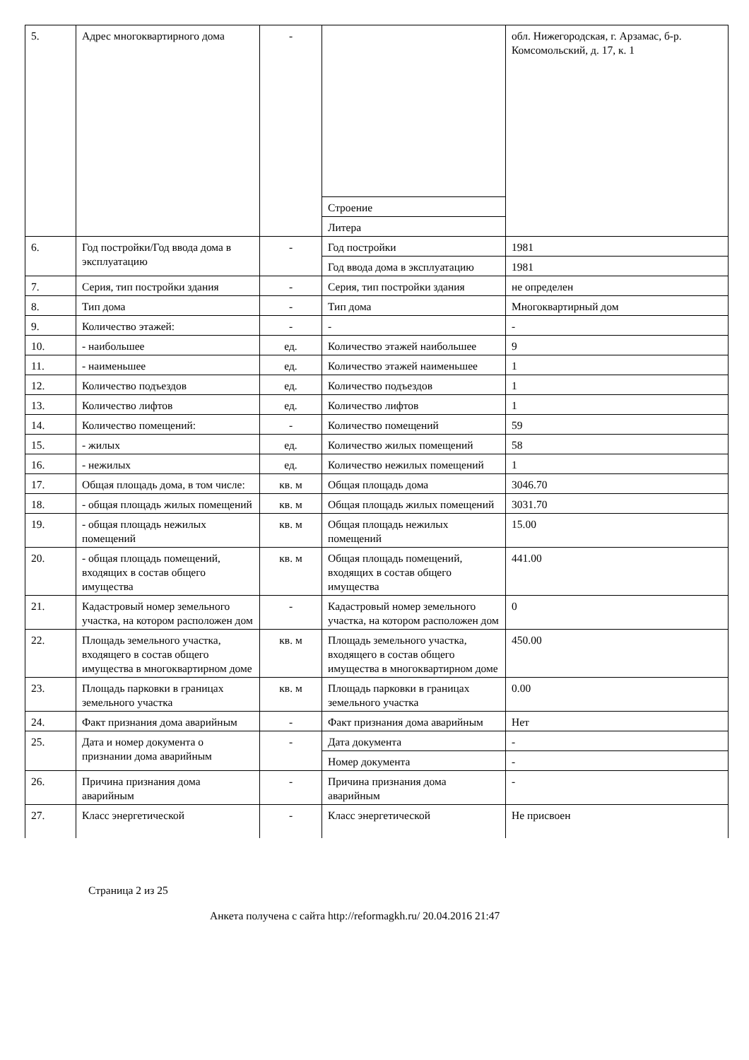| 5. | Адрес многоквартирного дома | - | | обл. Нижегородская, г. Арзамас, б-р. Комсомольский, д. 17, к. 1 |
| | | | Строение | |
| | | | Литера | |
| 6. | Год постройки/Год ввода дома в эксплуатацию | - | Год постройки | 1981 |
| | | | Год ввода дома в эксплуатацию | 1981 |
| 7. | Серия, тип постройки здания | - | Серия, тип постройки здания | не определен |
| 8. | Тип дома | - | Тип дома | Многоквартирный дом |
| 9. | Количество этажей: | - | - | - |
| 10. | - наибольшее | ед. | Количество этажей наибольшее | 9 |
| 11. | - наименьшее | ед. | Количество этажей наименьшее | 1 |
| 12. | Количество подъездов | ед. | Количество подъездов | 1 |
| 13. | Количество лифтов | ед. | Количество лифтов | 1 |
| 14. | Количество помещений: | - | Количество помещений | 59 |
| 15. | - жилых | ед. | Количество жилых помещений | 58 |
| 16. | - нежилых | ед. | Количество нежилых помещений | 1 |
| 17. | Общая площадь дома, в том числе: | кв. м | Общая площадь дома | 3046.70 |
| 18. | - общая площадь жилых помещений | кв. м | Общая площадь жилых помещений | 3031.70 |
| 19. | - общая площадь нежилых помещений | кв. м | Общая площадь нежилых помещений | 15.00 |
| 20. | - общая площадь помещений, входящих в состав общего имущества | кв. м | Общая площадь помещений, входящих в состав общего имущества | 441.00 |
| 21. | Кадастровый номер земельного участка, на котором расположен дом | - | Кадастровый номер земельного участка, на котором расположен дом | 0 |
| 22. | Площадь земельного участка, входящего в состав общего имущества в многоквартирном доме | кв. м | Площадь земельного участка, входящего в состав общего имущества в многоквартирном доме | 450.00 |
| 23. | Площадь парковки в границах земельного участка | кв. м | Площадь парковки в границах земельного участка | 0.00 |
| 24. | Факт признания дома аварийным | - | Факт признания дома аварийным | Нет |
| 25. | Дата и номер документа о признании дома аварийным | - | Дата документа | - |
| | | | Номер документа | - |
| 26. | Причина признания дома аварийным | - | Причина признания дома аварийным | - |
| 27. | Класс энергетической | - | Класс энергетической | Не присвоен |
Страница 2 из 25
Анкета получена с сайта http://reformagkh.ru/ 20.04.2016 21:47